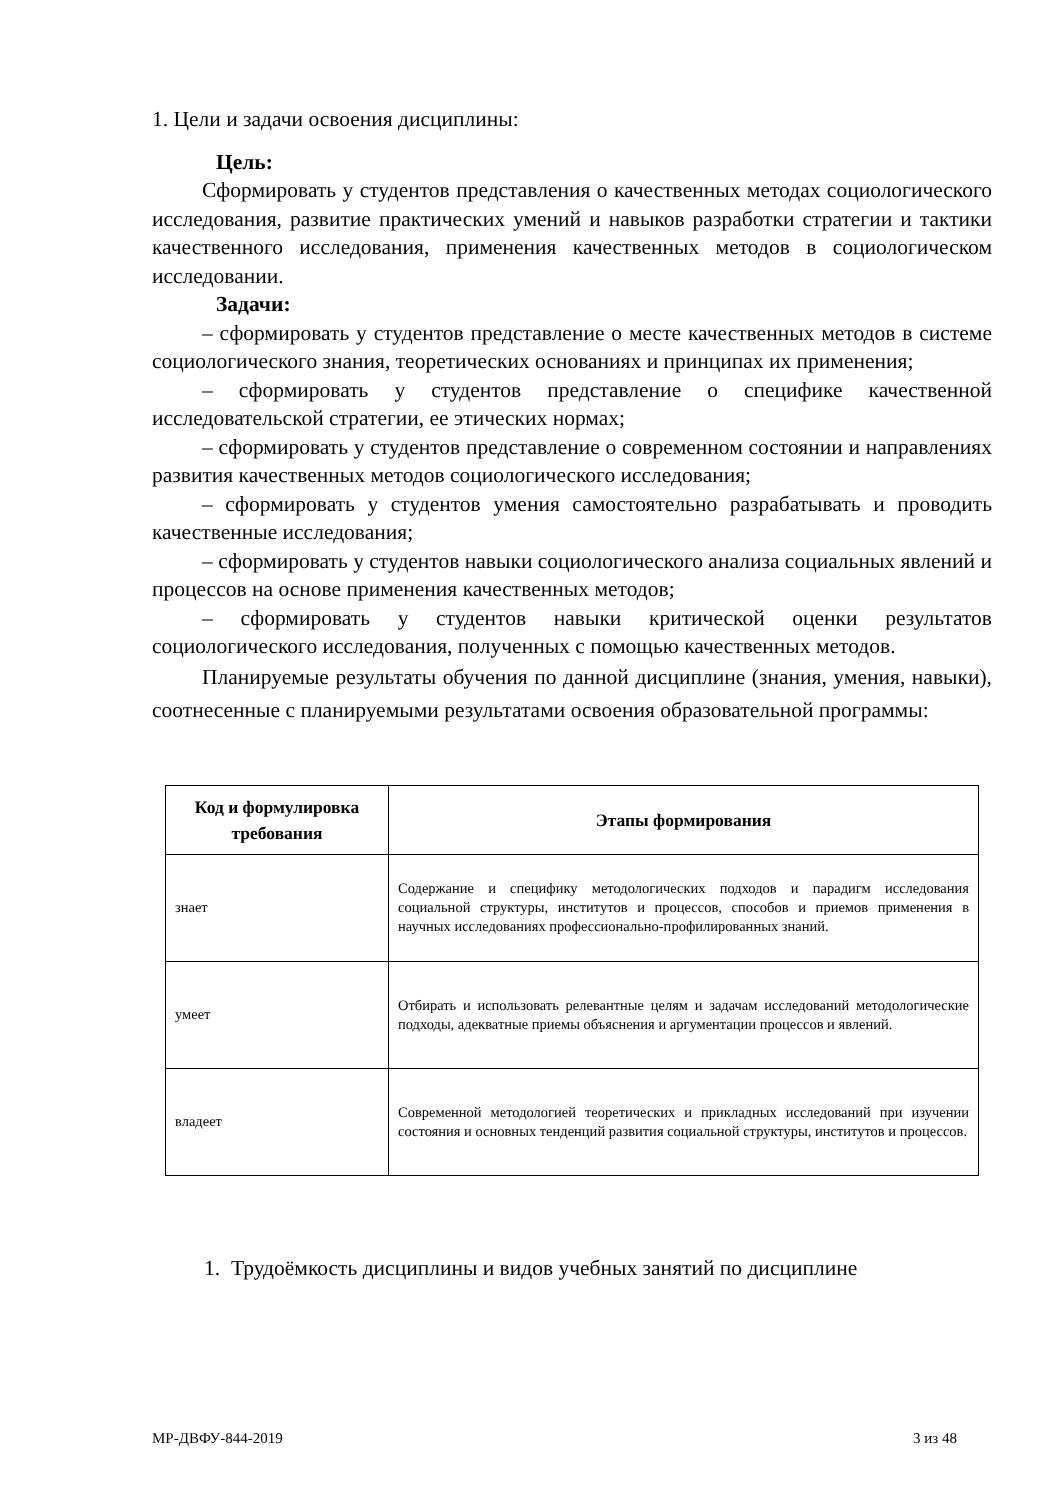1. Цели и задачи освоения дисциплины:
Цель:
Сформировать у студентов представления о качественных методах социологического исследования, развитие практических умений и навыков разработки стратегии и тактики качественного исследования, применения качественных методов в социологическом исследовании.
Задачи:
– сформировать у студентов представление о месте качественных методов в системе социологического знания, теоретических основаниях и принципах их применения;
– сформировать у студентов представление о специфике качественной исследовательской стратегии, ее этических нормах;
– сформировать у студентов представление о современном состоянии и направлениях развития качественных методов социологического исследования;
– сформировать у студентов умения самостоятельно разрабатывать и проводить качественные исследования;
– сформировать у студентов навыки социологического анализа социальных явлений и процессов на основе применения качественных методов;
– сформировать у студентов навыки критической оценки результатов социологического исследования, полученных с помощью качественных методов.
Планируемые результаты обучения по данной дисциплине (знания, умения, навыки), соотнесенные с планируемыми результатами освоения образовательной программы:
| Код и формулировка требования | Этапы формирования |
| --- | --- |
| знает | Содержание и специфику методологических подходов и парадигм исследования социальной структуры, институтов и процессов, способов и приемов применения в научных исследованиях профессионально-профилированных знаний. |
| умеет | Отбирать и использовать релевантные целям и задачам исследований методологические подходы, адекватные приемы объяснения и аргументации процессов и явлений. |
| владеет | Современной методологией теоретических и прикладных исследований при изучении состояния и основных тенденций развития социальной структуры, институтов и процессов. |
1. Трудоёмкость дисциплины и видов учебных занятий по дисциплине
МР-ДВФУ-844-2019 3 из 48